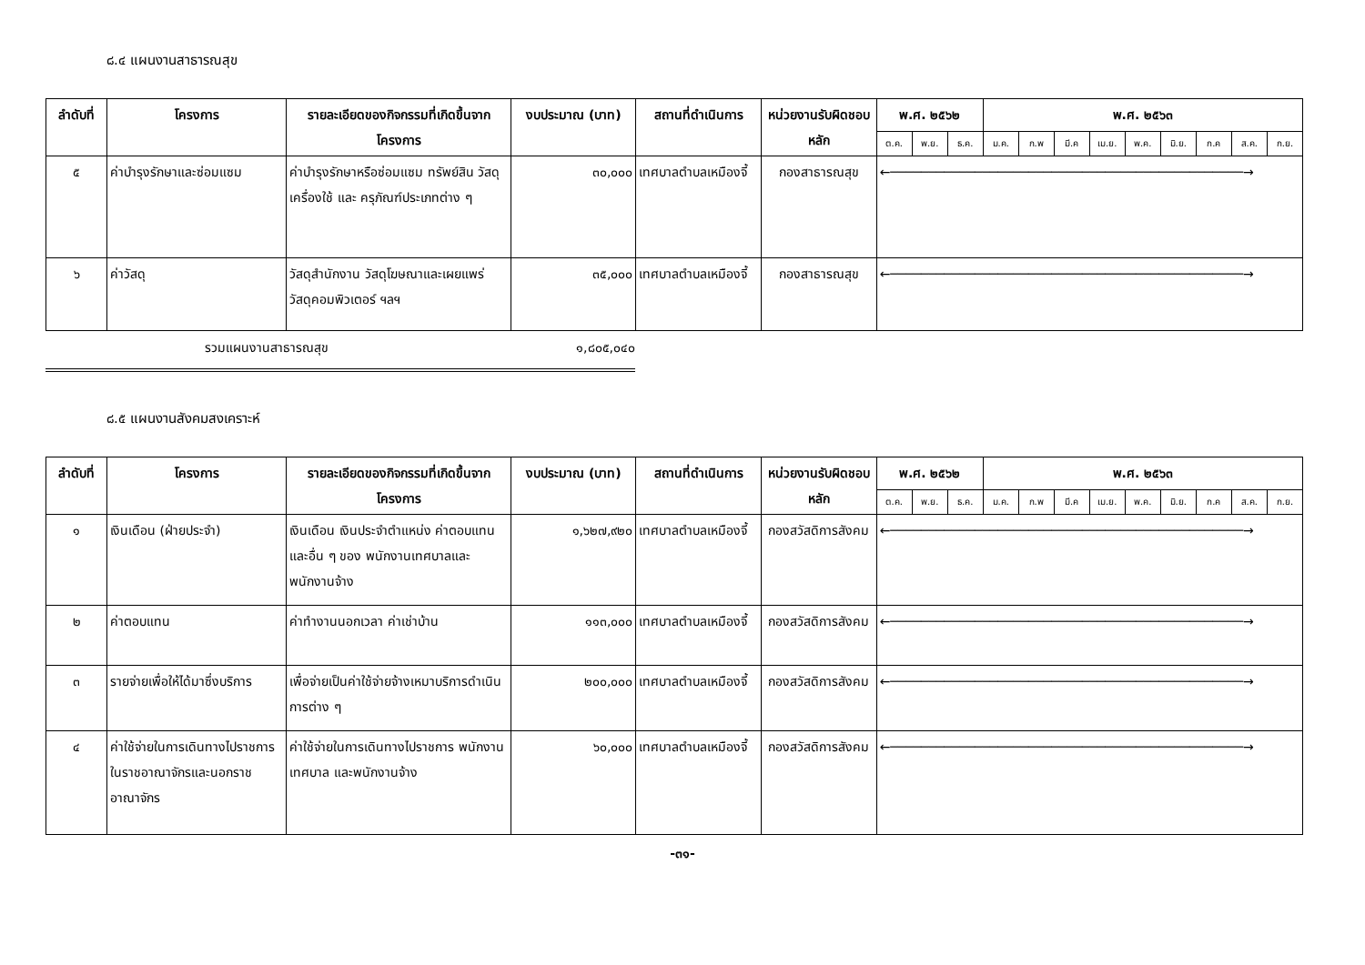๘.๔ แผนงานสาธารณสุข
| ลำดับที่ | โครงการ | รายละเอียดของกิจกรรมที่เกิดขึ้นจากโครงการ | งบประมาณ (บาท) | สถานที่ดำเนินการ | หน่วยงานรับผิดชอบหลัก | พ.ศ. ๒๕๖๒ | | | พ.ศ. ๒๕๖๓ | | | | | | | | |
| --- | --- | --- | --- | --- | --- | --- | --- | --- | --- | --- | --- | --- | --- | --- | --- | --- | --- |
| | | | | | | ต.ค. | พ.ย. | ธ.ค. | ม.ค. | ก.พ | มี.ค | เม.ย. | พ.ค. | มิ.ย. | ก.ค | ส.ค. | ก.ย. |
| ๕ | ค่าบำรุงรักษาและซ่อมแซม | ค่าบำรุงรักษาหรือซ่อมแซม ทรัพย์สิน วัสดุ เครื่องใช้ และ ครุภัณฑ์ประเภทต่าง ๆ | ๓๐,๐๐๐ | เทศบาลตำบลเหมืองจี้ | กองสาธารณสุข | ←──────────────────────────────────────────────→ | | | | | | | | | | | |
| ๖ | ค่าวัสดุ | วัสดุสำนักงาน วัสดุโฆษณาและเผยแพร่ วัสดุคอมพิวเตอร์ ฯลฯ | ๓๕,๐๐๐ | เทศบาลตำบลเหมืองจี้ | กองสาธารณสุข | ←──────────────────────────────────────────────→ | | | | | | | | | | | |
รวมแผนงานสาธารณสุข ๑,๘๐๕,๐๔๐
๘.๕ แผนงานสังคมสงเคราะห์
| ลำดับที่ | โครงการ | รายละเอียดของกิจกรรมที่เกิดขึ้นจากโครงการ | งบประมาณ (บาท) | สถานที่ดำเนินการ | หน่วยงานรับผิดชอบหลัก | พ.ศ. ๒๕๖๒ | | | พ.ศ. ๒๕๖๓ | | | | | | | | |
| --- | --- | --- | --- | --- | --- | --- | --- | --- | --- | --- | --- | --- | --- | --- | --- | --- | --- |
| | | | | | | ต.ค. | พ.ย. | ธ.ค. | ม.ค. | ก.พ | มี.ค | เม.ย. | พ.ค. | มิ.ย. | ก.ค | ส.ค. | ก.ย. |
| ๑ | เงินเดือน (ฝ่ายประจำ) | เงินเดือน เงินประจำตำแหน่ง ค่าตอบแทน และอื่น ๆ ของ พนักงานเทศบาลและพนักงานจ้าง | ๑,๖๒๗,๙๒๐ | เทศบาลตำบลเหมืองจี้ | กองสวัสดิการสังคม | ←──────────────────────────────────────────────→ | | | | | | | | | | | |
| ๒ | ค่าตอบแทน | ค่าทำงานนอกเวลา ค่าเช่าบ้าน | ๑๑๓,๐๐๐ | เทศบาลตำบลเหมืองจี้ | กองสวัสดิการสังคม | ←──────────────────────────────────────────────→ | | | | | | | | | | | |
| ๓ | รายจ่ายเพื่อให้ได้มาซึ่งบริการ | เพื่อจ่ายเป็นค่าใช้จ่ายจ้างเหมาบริการดำเนินการต่าง ๆ | ๒๐๐,๐๐๐ | เทศบาลตำบลเหมืองจี้ | กองสวัสดิการสังคม | ←──────────────────────────────────────────────→ | | | | | | | | | | | |
| ๔ | ค่าใช้จ่ายในการเดินทางไปราชการในราชอาณาจักรและนอกราชอาณาจักร | ค่าใช้จ่ายในการเดินทางไปราชการ พนักงานเทศบาล และพนักงานจ้าง | ๖๐,๐๐๐ | เทศบาลตำบลเหมืองจี้ | กองสวัสดิการสังคม | ←──────────────────────────────────────────────→ | | | | | | | | | | | |
-๓๑-